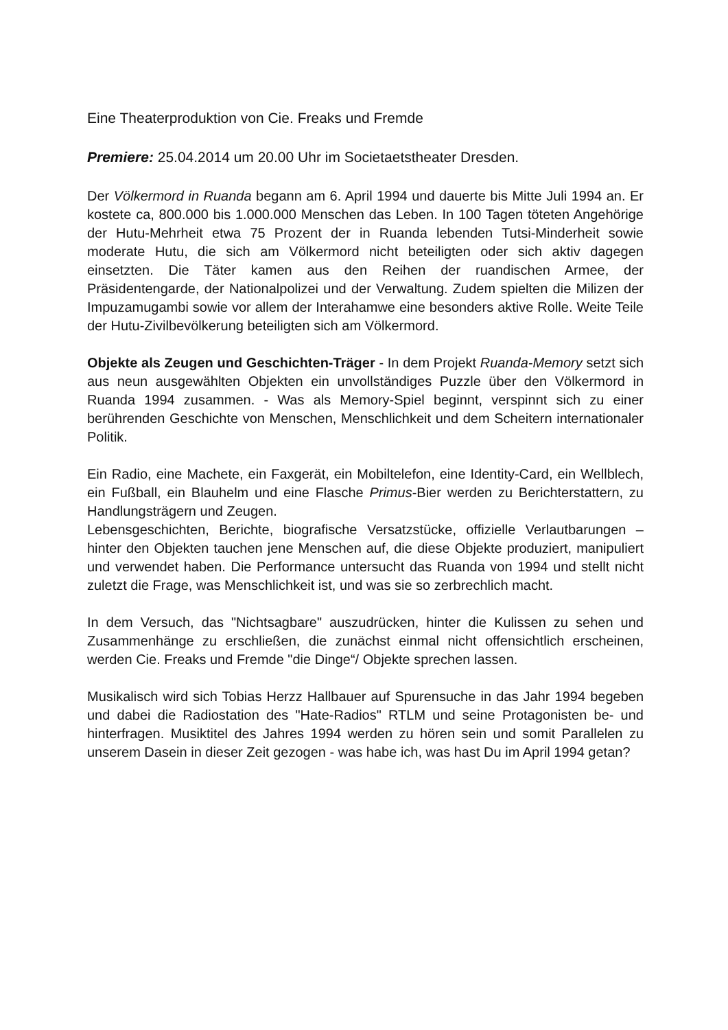Eine Theaterproduktion von Cie. Freaks und Fremde
Premiere: 25.04.2014 um 20.00 Uhr im Societaetstheater Dresden.
Der Völkermord in Ruanda begann am 6. April 1994 und dauerte bis Mitte Juli 1994 an. Er kostete ca, 800.000 bis 1.000.000 Menschen das Leben. In 100 Tagen töteten Angehörige der Hutu-Mehrheit etwa 75 Prozent der in Ruanda lebenden Tutsi-Minderheit sowie moderate Hutu, die sich am Völkermord nicht beteiligten oder sich aktiv dagegen einsetzten. Die Täter kamen aus den Reihen der ruandischen Armee, der Präsidentengarde, der Nationalpolizei und der Verwaltung. Zudem spielten die Milizen der Impuzamugambi sowie vor allem der Interahamwe eine besonders aktive Rolle. Weite Teile der Hutu-Zivilbevölkerung beteiligten sich am Völkermord.
Objekte als Zeugen und Geschichten-Träger - In dem Projekt Ruanda-Memory setzt sich aus neun ausgewählten Objekten ein unvollständiges Puzzle über den Völkermord in Ruanda 1994 zusammen. - Was als Memory-Spiel beginnt, verspinnt sich zu einer berührenden Geschichte von Menschen, Menschlichkeit und dem Scheitern internationaler Politik.
Ein Radio, eine Machete, ein Faxgerät, ein Mobiltelefon, eine Identity-Card, ein Wellblech, ein Fußball, ein Blauhelm und eine Flasche Primus-Bier werden zu Berichterstattern, zu Handlungsträgern und Zeugen.
Lebensgeschichten, Berichte, biografische Versatzstücke, offizielle Verlautbarungen – hinter den Objekten tauchen jene Menschen auf, die diese Objekte produziert, manipuliert und verwendet haben. Die Performance untersucht das Ruanda von 1994 und stellt nicht zuletzt die Frage, was Menschlichkeit ist, und was sie so zerbrechlich macht.
In dem Versuch, das "Nichtsagbare" auszudrücken, hinter die Kulissen zu sehen und Zusammenhänge zu erschließen, die zunächst einmal nicht offensichtlich erscheinen, werden Cie. Freaks und Fremde "die Dinge“/ Objekte sprechen lassen.
Musikalisch wird sich Tobias Herzz Hallbauer auf Spurensuche in das Jahr 1994 begeben und dabei die Radiostation des "Hate-Radios" RTLM und seine Protagonisten be- und hinterfragen. Musiktitel des Jahres 1994 werden zu hören sein und somit Parallelen zu unserem Dasein in dieser Zeit gezogen - was habe ich, was hast Du im April 1994 getan?